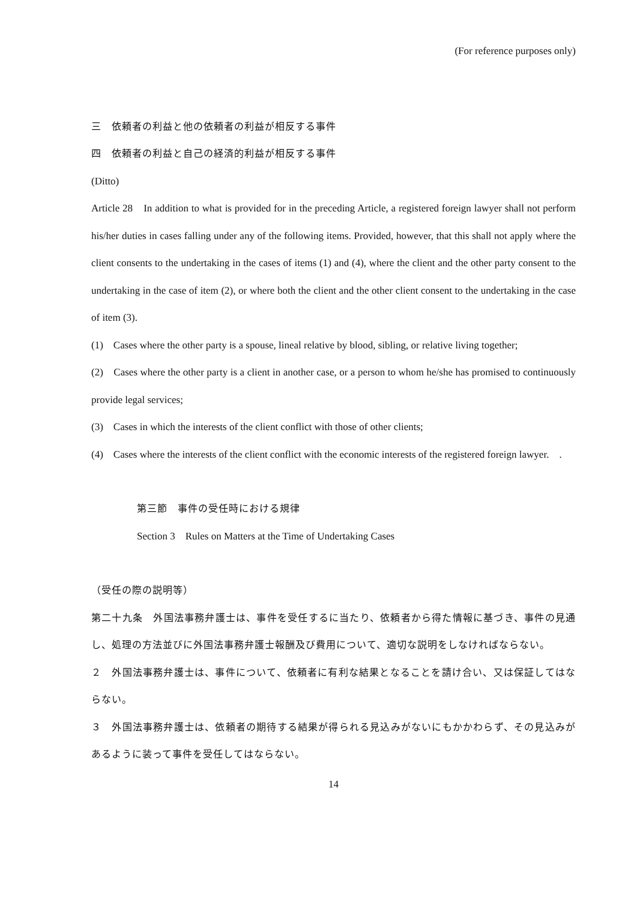(For reference purposes only)
三　依頼者の利益と他の依頼者の利益が相反する事件
四　依頼者の利益と自己の経済的利益が相反する事件
(Ditto)
Article 28　In addition to what is provided for in the preceding Article, a registered foreign lawyer shall not perform his/her duties in cases falling under any of the following items. Provided, however, that this shall not apply where the client consents to the undertaking in the cases of items (1) and (4), where the client and the other party consent to the undertaking in the case of item (2), or where both the client and the other client consent to the undertaking in the case of item (3).
(1)　Cases where the other party is a spouse, lineal relative by blood, sibling, or relative living together;
(2)　Cases where the other party is a client in another case, or a person to whom he/she has promised to continuously provide legal services;
(3)　Cases in which the interests of the client conflict with those of other clients;
(4)　Cases where the interests of the client conflict with the economic interests of the registered foreign lawyer.　.
第三節　事件の受任時における規律
Section 3　Rules on Matters at the Time of Undertaking Cases
（受任の際の説明等）
第二十九条　外国法事務弁護士は、事件を受任するに当たり、依頼者から得た情報に基づき、事件の見通し、処理の方法並びに外国法事務弁護士報酬及び費用について、適切な説明をしなければならない。
２　外国法事務弁護士は、事件について、依頼者に有利な結果となることを請け合い、又は保証してはならない。
３　外国法事務弁護士は、依頼者の期待する結果が得られる見込みがないにもかかわらず、その見込みがあるように装って事件を受任してはならない。
14